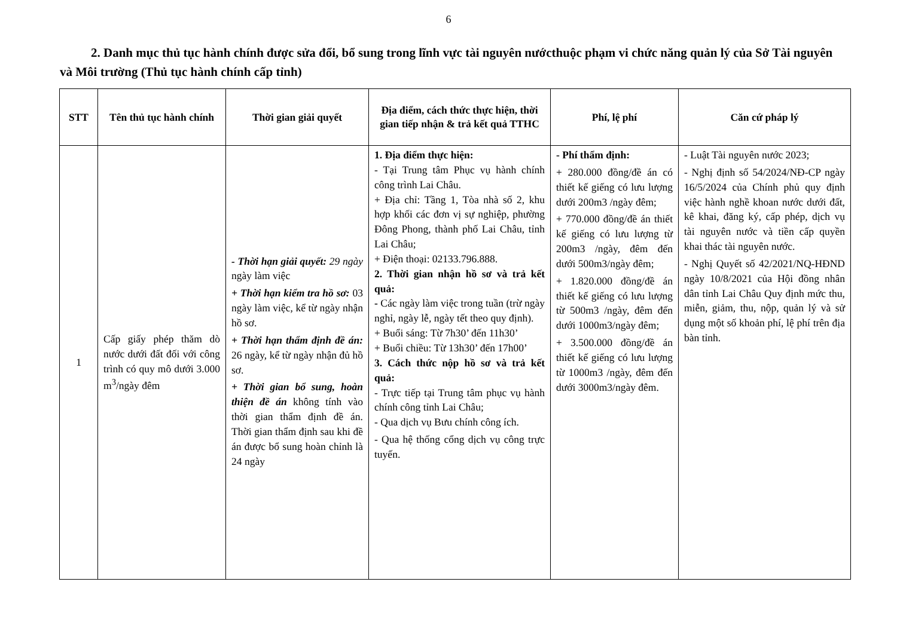6
2. Danh mục thủ tục hành chính được sửa đổi, bổ sung trong lĩnh vực tài nguyên nướcthuộc phạm vi chức năng quản lý của Sở Tài nguyên và Môi trường (Thủ tục hành chính cấp tỉnh)
| STT | Tên thủ tục hành chính | Thời gian giải quyết | Địa điểm, cách thức thực hiện, thời gian tiếp nhận & trả kết quả TTHC | Phí, lệ phí | Căn cứ pháp lý |
| --- | --- | --- | --- | --- | --- |
| 1 | Cấp giấy phép thăm dò nước dưới đất đối với công trình có quy mô dưới 3.000 m<sup>3</sup>/ngày đêm | - Thời hạn giải quyết: 29 ngày ngày làm việc + Thời hạn kiểm tra hồ sơ: 03 ngày làm việc, kể từ ngày nhận hồ sơ. + Thời hạn thẩm định đề án: 26 ngày, kể từ ngày nhận đủ hồ sơ. + Thời gian bổ sung, hoàn thiện đề án không tính vào thời gian thẩm định đề án. Thời gian thẩm định sau khi đề án được bổ sung hoàn chỉnh là 24 ngày | 1. Địa điểm thực hiện: - Tại Trung tâm Phục vụ hành chính công trình Lai Châu. + Địa chỉ: Tầng 1, Tòa nhà số 2, khu hợp khối các đơn vị sự nghiệp, phường Đông Phong, thành phố Lai Châu, tỉnh Lai Châu; + Điện thoại: 02133.796.888. 2. Thời gian nhận hồ sơ và trả kết quả: - Các ngày làm việc trong tuần (trừ ngày nghỉ, ngày lễ, ngày tết theo quy định). + Buổi sáng: Từ 7h30’ đến 11h30’ + Buổi chiều: Từ 13h30’ đến 17h00’ 3. Cách thức nộp hồ sơ và trả kết quả: - Trực tiếp tại Trung tâm phục vụ hành chính công tỉnh Lai Châu; - Qua dịch vụ Bưu chính công ích. - Qua hệ thống cổng dịch vụ công trực tuyến. | - Phí thẩm định: + 280.000 đồng/đề án có thiết kế giếng có lưu lượng dưới 200m3 /ngày đêm; + 770.000 đồng/đề án thiết kế giếng có lưu lượng từ 200m3 /ngày, đêm đến dưới 500m3/ngày đêm; + 1.820.000 đồng/đề án thiết kế giếng có lưu lượng từ 500m3 /ngày, đêm đến dưới 1000m3/ngày đêm; + 3.500.000 đồng/đề án thiết kế giếng có lưu lượng từ 1000m3 /ngày, đêm đến dưới 3000m3/ngày đêm. | - Luật Tài nguyên nước 2023; - Nghị định số 54/2024/NĐ-CP ngày 16/5/2024 của Chính phủ quy định việc hành nghề khoan nước dưới đất, kê khai, đăng ký, cấp phép, dịch vụ tài nguyên nước và tiền cấp quyền khai thác tài nguyên nước. - Nghị Quyết số 42/2021/NQ-HĐND ngày 10/8/2021 của Hội đồng nhân dân tỉnh Lai Châu Quy định mức thu, miễn, giảm, thu, nộp, quản lý và sử dụng một số khoản phí, lệ phí trên địa bàn tỉnh. |